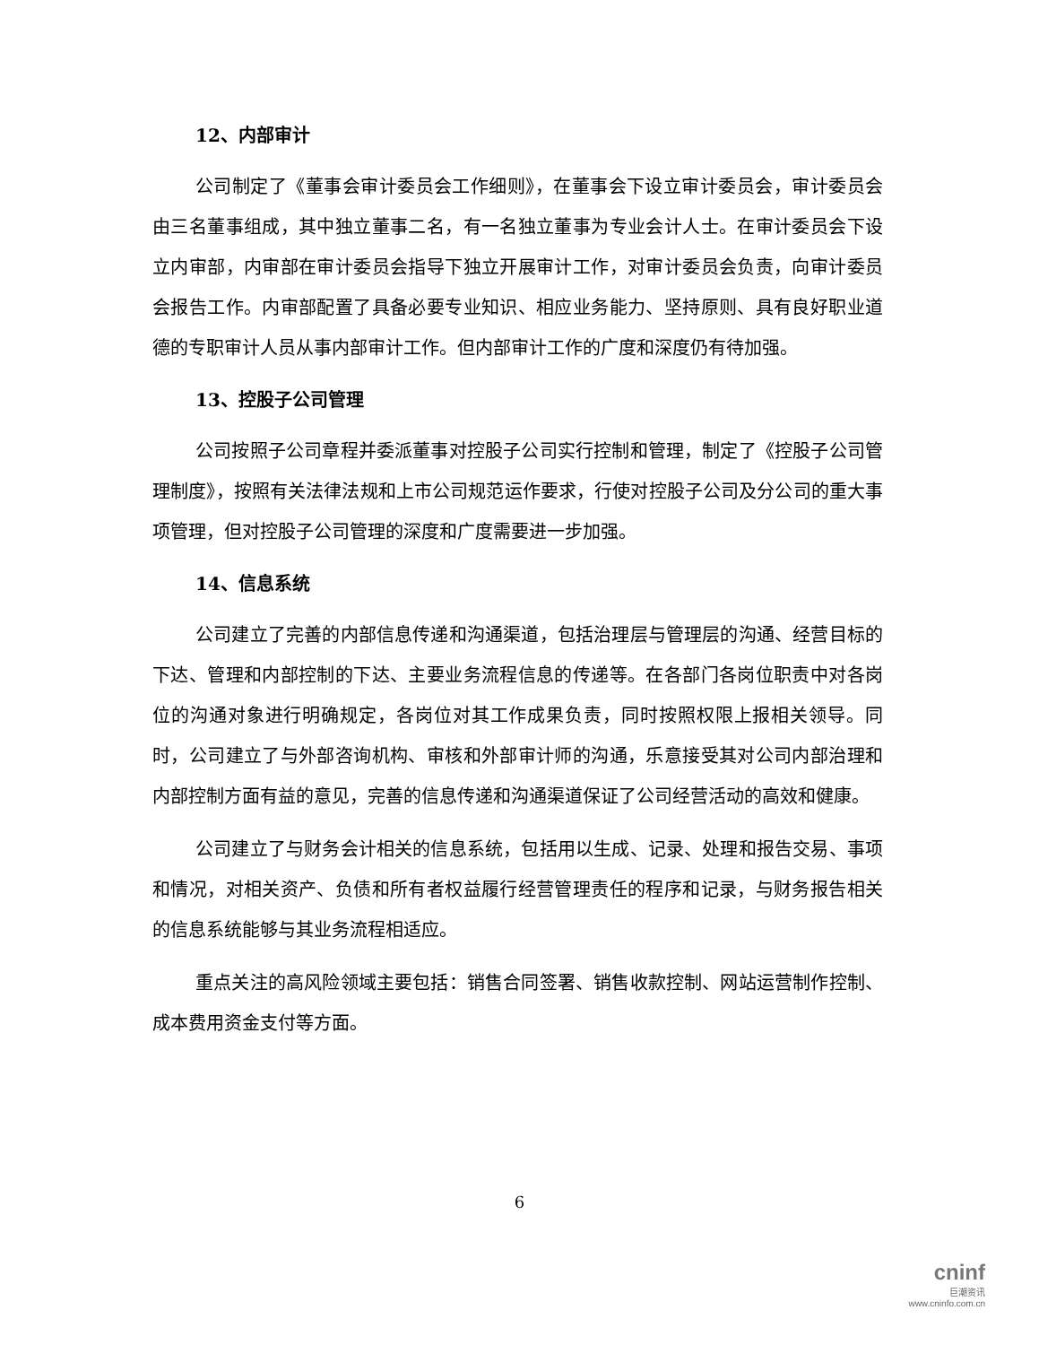12、内部审计
公司制定了《董事会审计委员会工作细则》，在董事会下设立审计委员会，审计委员会由三名董事组成，其中独立董事二名，有一名独立董事为专业会计人士。在审计委员会下设立内审部，内审部在审计委员会指导下独立开展审计工作，对审计委员会负责，向审计委员会报告工作。内审部配置了具备必要专业知识、相应业务能力、坚持原则、具有良好职业道德的专职审计人员从事内部审计工作。但内部审计工作的广度和深度仍有待加强。
13、控股子公司管理
公司按照子公司章程并委派董事对控股子公司实行控制和管理，制定了《控股子公司管理制度》，按照有关法律法规和上市公司规范运作要求，行使对控股子公司及分公司的重大事项管理，但对控股子公司管理的深度和广度需要进一步加强。
14、信息系统
公司建立了完善的内部信息传递和沟通渠道，包括治理层与管理层的沟通、经营目标的下达、管理和内部控制的下达、主要业务流程信息的传递等。在各部门各岗位职责中对各岗位的沟通对象进行明确规定，各岗位对其工作成果负责，同时按照权限上报相关领导。同时，公司建立了与外部咨询机构、审核和外部审计师的沟通，乐意接受其对公司内部治理和内部控制方面有益的意见，完善的信息传递和沟通渠道保证了公司经营活动的高效和健康。
公司建立了与财务会计相关的信息系统，包括用以生成、记录、处理和报告交易、事项和情况，对相关资产、负债和所有者权益履行经营管理责任的程序和记录，与财务报告相关的信息系统能够与其业务流程相适应。
重点关注的高风险领域主要包括：销售合同签署、销售收款控制、网站运营制作控制、成本费用资金支付等方面。
6
cninf
巨潮资讯
www.cninfo.com.cn